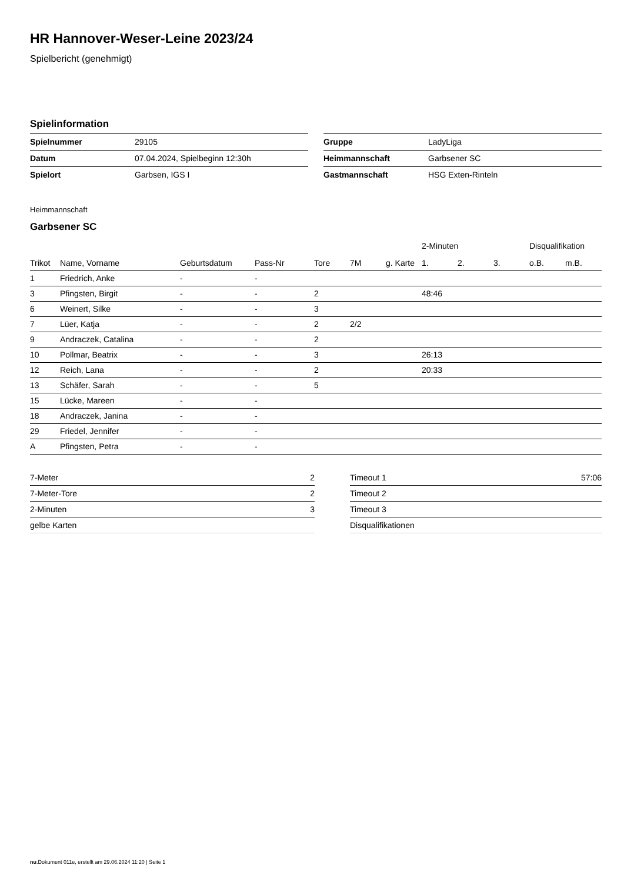HR Hannover-Weser-Leine 2023/24
Spielbericht (genehmigt)
Spielinformation
| Spielnummer | 29105 |
| Datum | 07.04.2024, Spielbeginn 12:30h |
| Spielort | Garbsen, IGS I |
| Gruppe | LadyLiga |
| Heimmannschaft | Garbsener SC |
| Gastmannschaft | HSG Exten-Rinteln |
Heimmannschaft
Garbsener SC
| | | | | | | | 2-Minuten | | | Disqualifikation | |
| --- | --- | --- | --- | --- | --- | --- | --- | --- | --- | --- | --- |
| Trikot | Name, Vorname | Geburtsdatum | Pass-Nr | Tore | 7M | g. Karte | 1. | 2. | 3. | o.B. | m.B. |
| 1 | Friedrich, Anke | - | - | | | | | | | | |
| 3 | Pfingsten, Birgit | - | - | 2 | | | 48:46 | | | | |
| 6 | Weinert, Silke | - | - | 3 | | | | | | | |
| 7 | Lüer, Katja | - | - | 2 | 2/2 | | | | | | |
| 9 | Andraczek, Catalina | - | - | 2 | | | | | | | |
| 10 | Pollmar, Beatrix | - | - | 3 | | | 26:13 | | | | |
| 12 | Reich, Lana | - | - | 2 | | | 20:33 | | | | |
| 13 | Schäfer, Sarah | - | - | 5 | | | | | | | |
| 15 | Lücke, Mareen | - | - | | | | | | | | |
| 18 | Andraczek, Janina | - | - | | | | | | | | |
| 29 | Friedel, Jennifer | - | - | | | | | | | | |
| A | Pfingsten, Petra | - | - | | | | | | | | |
| 7-Meter | 2 |
| 7-Meter-Tore | 2 |
| 2-Minuten | 3 |
| gelbe Karten | |
| Timeout 1 | 57:06 |
| Timeout 2 | |
| Timeout 3 | |
| Disqualifikationen | |
nu.Dokument 011e, erstellt am 29.06.2024 11:20 | Seite 1